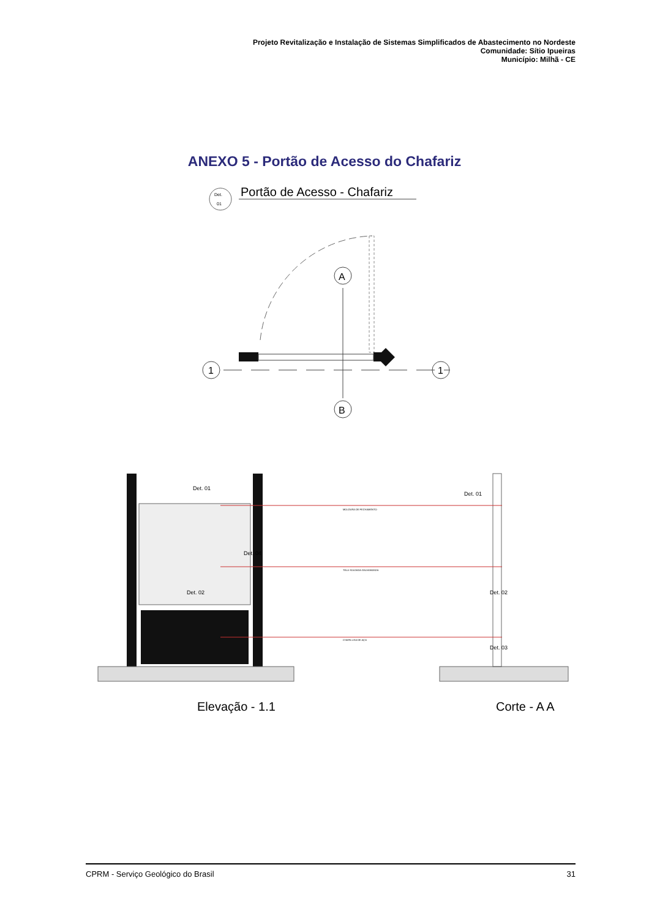Projeto Revitalização e Instalação de Sistemas Simplificados de Abastecimento no Nordeste
Comunidade: Sítio Ipueiras
Município: Milhã - CE
ANEXO 5 - Portão de Acesso do Chafariz
Det.
01
Portão de Acesso - Chafariz
A
B
1
1
Det. 01
Det. 01
Det. 04
Det. 02
Det. 02
Det. 03
MOLDURA DE FECHAMENTO
TELA SOLDADA GALVANIZADA
CHAPA LISA DE AÇO
Elevação - 1.1
Corte - A A
CPRM - Serviço Geológico do Brasil 31